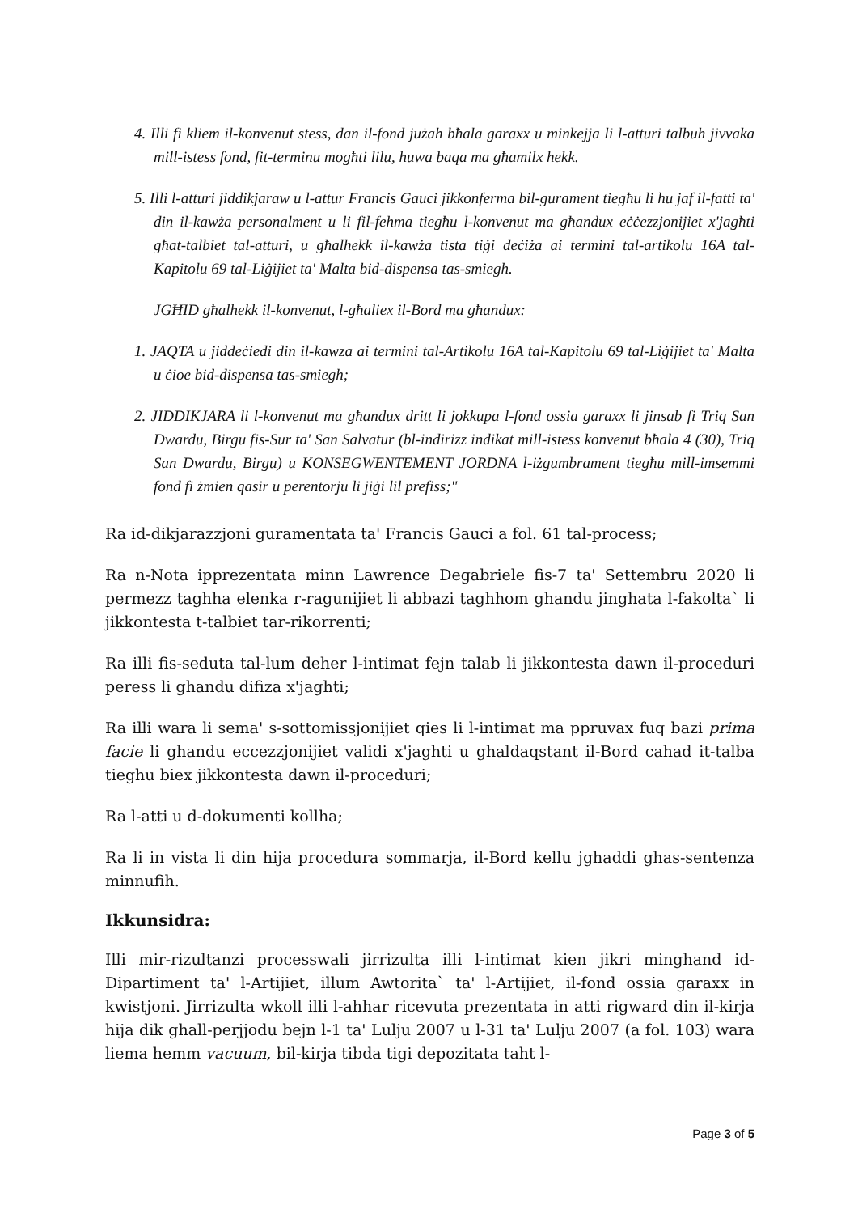4. Illi fi kliem il-konvenut stess, dan il-fond jużah bħala garaxx u minkejja li l-atturi talbuh jivvaka mill-istess fond, fit-terminu mogħti lilu, huwa baqa ma għamilx hekk.
5. Illi l-atturi jiddikjaraw u l-attur Francis Gauci jikkonferma bil-gurament tiegħu li hu jaf il-fatti ta' din il-kawża personalment u li fil-fehma tiegħu l-konvenut ma għandux eċċezzjonijiet x'jagħti għat-talbiet tal-atturi, u għalhekk il-kawża tista tiġi deċiża ai termini tal-artikolu 16A tal-Kapitolu 69 tal-Liġijiet ta' Malta bid-dispensa tas-smiegħ.
JGĦID għalhekk il-konvenut, l-għaliex il-Bord ma għandux:
1. JAQTA u jiddeċiedi din il-kawza ai termini tal-Artikolu 16A tal-Kapitolu 69 tal-Liġijiet ta' Malta u ċioe bid-dispensa tas-smiegħ;
2. JIDDIKJARA li l-konvenut ma għandux dritt li jokkupa l-fond ossia garaxx li jinsab fi Triq San Dwardu, Birgu fis-Sur ta' San Salvatur (bl-indirizz indikat mill-istess konvenut bħala 4 (30), Triq San Dwardu, Birgu) u KONSEGWENTEMENT JORDNA l-iżgumbrament tiegħu mill-imsemmi fond fi żmien qasir u perentorju li jiġi lil prefiss;"
Ra id-dikjarazzjoni guramentata ta' Francis Gauci a fol. 61 tal-process;
Ra n-Nota ipprezentata minn Lawrence Degabriele fis-7 ta' Settembru 2020 li permezz taghha elenka r-ragunijiet li abbazi taghhom ghandu jinghata l-fakolta` li jikkontesta t-talbiet tar-rikorrenti;
Ra illi fis-seduta tal-lum deher l-intimat fejn talab li jikkontesta dawn il-proceduri peress li ghandu difiza x'jaghti;
Ra illi wara li sema' s-sottomissjonijiet qies li l-intimat ma ppruvax fuq bazi prima facie li ghandu eccezzjonijiet validi x'jaghti u ghaldaqstant il-Bord cahad it-talba tieghu biex jikkontesta dawn il-proceduri;
Ra l-atti u d-dokumenti kollha;
Ra li in vista li din hija procedura sommarja, il-Bord kellu jghaddi ghas-sentenza minnufih.
Ikkunsidra:
Illi mir-rizultanzi processwali jirrizulta illi l-intimat kien jikri minghand id-Dipartiment ta' l-Artijiet, illum Awtorita` ta' l-Artijiet, il-fond ossia garaxx in kwistjoni. Jirrizulta wkoll illi l-ahhar ricevuta prezentata in atti rigward din il-kirja hija dik ghall-perjjodu bejn l-1 ta' Lulju 2007 u l-31 ta' Lulju 2007 (a fol. 103) wara liema hemm vacuum, bil-kirja tibda tigi depozitata taht l-
Page 3 of 5